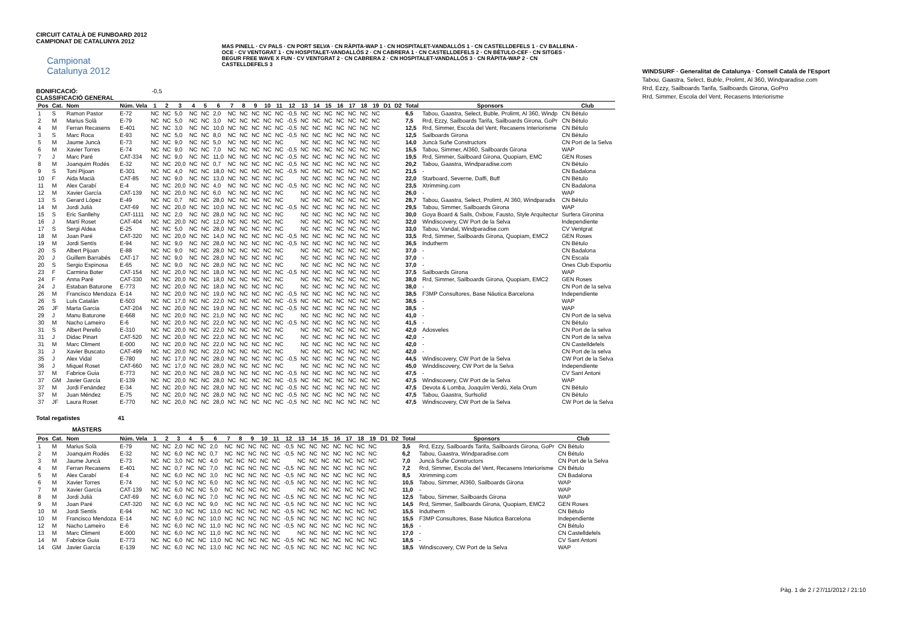CIRCUIT CATALÀ DE FUNBOARD 2012
CAMPIONAT DE CATALUNYA 2012
Campionat
Catalunya 2012
BONIFICACIÓ: -0,5
CLASSIFICACIÓ GENERAL
MAS PINELL · CV PALS · CN PORT SELVA · CN RÀPITA-WAP 1 · CN HOSPITALET-VANDALLÓS 1 · CN CASTELLDEFELS 1 · CV BALLENA - OCE · CV VENTGRAT 1 · CN HOSPITALET-VANDALLÓS 2 · CN CABRERA 1 · CN CASTELLDEFELS 2 · CN BÈTULO-CEF · CN SITGES · BEGUR FREE WAVE X FUN · CV VENTGRAT 2 · CN CABRERA 2 · CN HOSPITALET-VANDALLÓS 3 · CN RÀPITA-WAP 2 · CN CASTELLDEFELS 3
WINDSURF · Generalitat de Catalunya · Consell Català de l'Esport
Tabou, Gaastra, Select, Buble, Prolimt, Al 360, Windparadise.com
Rrd, Ezzy, Sailboards Tarifa, Sailboards Girona, GoPro
Rrd, Simmer, Escola del Vent, Recasens Interiorisme
| Pos | Cat. | Nom | Núm. Vela | 1 | 2 | 3 | 4 | 5 | 6 | 7 | 8 | 9 | 10 | 11 | 12 | 13 | 14 | 15 | 16 | 17 | 18 | 19 | D1 | D2 | Total | Sponsors | Club |
| --- | --- | --- | --- | --- | --- | --- | --- | --- | --- | --- | --- | --- | --- | --- | --- | --- | --- | --- | --- | --- | --- | --- | --- | --- | --- | --- | --- |
| 1 | S | Ramon Pastor | E-72 | NC | NC | 5,0 | NC | NC | 2,0 | NC | NC | NC | NC | NC | -0,5 | NC | NC | NC | NC | NC | NC | NC | | | 6,5 | Tabou, Gaastra, Select, Buble, Prolimt, Al 360, Windp | CN Bétulo |
| 2 | M | Marius Solà | E-79 | NC | NC | 5,0 | NC | NC | 3,0 | NC | NC | NC | NC | NC | -0,5 | NC | NC | NC | NC | NC | NC | NC | | | 7,5 | Rrd, Ezzy, Sailboards Tarifa, Sailboards Girona, GoPr | CN Bétulo |
| 4 | M | Ferran Recasens | E-401 | NC | NC | 3,0 | NC | NC | 10,0 | NC | NC | NC | NC | NC | -0,5 | NC | NC | NC | NC | NC | NC | NC | | | 12,5 | Rrd, Simmer, Escola del Vent, Recasens Interiorisme | CN Bétulo |
| 3 | S | Marc Roca | E-93 | NC | NC | 5,0 | NC | NC | 8,0 | NC | NC | NC | NC | NC | -0,5 | NC | NC | NC | NC | NC | NC | NC | | | 12,5 | Sailboards Girona | CN Bétulo |
| 5 | M | Jaume Juncà | E-73 | NC | NC | 9,0 | NC | NC | 5,0 | NC | NC | NC | NC | NC | | NC | NC | NC | NC | NC | NC | NC | | | 14,0 | Juncà Suñe Constructors | CN Port de la Selva |
| 6 | M | Xavier Torres | E-74 | NC | NC | 9,0 | NC | NC | 7,0 | NC | NC | NC | NC | NC | -0,5 | NC | NC | NC | NC | NC | NC | NC | | | 15,5 | Tabou, Simmer, Al360, Sailboards Girona | WAP |
| 7 | J | Marc Paré | CAT-334 | NC | NC | 9,0 | NC | NC | 11,0 | NC | NC | NC | NC | NC | -0,5 | NC | NC | NC | NC | NC | NC | NC | | | 19,5 | Rrd, Simmer, Sailboard Girona, Quopiam, EMC | GEN Roses |
| 8 | M | Joanquim Rodés | E-32 | NC | NC | 20,0 | NC | NC | 0,7 | NC | NC | NC | NC | NC | -0,5 | NC | NC | NC | NC | NC | NC | NC | | | 20,2 | Tabou, Gaastra, Windparadise.com | CN Bétulo |
| 9 | S | Toni Pijoan | E-301 | NC | NC | 4,0 | NC | NC | 18,0 | NC | NC | NC | NC | NC | -0,5 | NC | NC | NC | NC | NC | NC | NC | | | 21,5 | - | CN Badalona |
| 10 | F | Aida Macià | CAT-85 | NC | NC | 9,0 | NC | NC | 13,0 | NC | NC | NC | NC | NC | | NC | NC | NC | NC | NC | NC | NC | | | 22,0 | Starboard, Severne, Daffi, Buff | CN Bétulo |
| 11 | M | Alex Carabí | E-4 | NC | NC | 20,0 | NC | NC | 4,0 | NC | NC | NC | NC | NC | -0,5 | NC | NC | NC | NC | NC | NC | NC | | | 23,5 | Xtrimming.com | CN Badalona |
| 12 | M | Xavier García | CAT-139 | NC | NC | 20,0 | NC | NC | 6,0 | NC | NC | NC | NC | NC | | NC | NC | NC | NC | NC | NC | NC | | | 26,0 | - | WAP |
| 13 | S | Gerard López | E-49 | NC | NC | 0,7 | NC | NC | 28,0 | NC | NC | NC | NC | NC | | NC | NC | NC | NC | NC | NC | NC | | | 28,7 | Tabou, Gaastra, Select, Prolimt, Al 360, Windparadis | CN Bétulo |
| 14 | M | Jordi Julià | CAT-69 | NC | NC | 20,0 | NC | NC | 10,0 | NC | NC | NC | NC | NC | -0,5 | NC | NC | NC | NC | NC | NC | NC | | | 29,5 | Tabou, Simmer, Sailboards Girona | WAP |
| 15 | S | Eric Sanllehy | CAT-1111 | NC | NC | 2,0 | NC | NC | 28,0 | NC | NC | NC | NC | NC | | NC | NC | NC | NC | NC | NC | NC | | | 30,0 | Goya Board & Sails, Oxbow, Fausto, Style Arquitectur | Surfera Gironina |
| 16 | J | Martí Roset | CAT-404 | NC | NC | 20,0 | NC | NC | 12,0 | NC | NC | NC | NC | NC | | NC | NC | NC | NC | NC | NC | NC | | | 32,0 | Windiscovery, CW Port de la Selva | Independiente |
| 17 | S | Sergi Aldea | E-25 | NC | NC | 5,0 | NC | NC | 28,0 | NC | NC | NC | NC | NC | | NC | NC | NC | NC | NC | NC | NC | | | 33,0 | Tabou, Vandal, Windparadise.com | CV Ventgrat |
| 18 | M | Joan Paré | CAT-320 | NC | NC | 20,0 | NC | NC | 14,0 | NC | NC | NC | NC | NC | -0,5 | NC | NC | NC | NC | NC | NC | NC | | | 33,5 | Rrd, Simmer, Sailboards Girona, Quopiam, EMC2 | GEN Roses |
| 19 | M | Jordi Sentís | E-94 | NC | NC | 9,0 | NC | NC | 28,0 | NC | NC | NC | NC | NC | -0,5 | NC | NC | NC | NC | NC | NC | NC | | | 36,5 | Indutherm | CN Bétulo |
| 20 | S | Albert Pijoan | E-88 | NC | NC | 9,0 | NC | NC | 28,0 | NC | NC | NC | NC | NC | | NC | NC | NC | NC | NC | NC | NC | | | 37,0 | - | CN Badalona |
| 20 | J | Guillem Barrabés | CAT-17 | NC | NC | 9,0 | NC | NC | 28,0 | NC | NC | NC | NC | NC | | NC | NC | NC | NC | NC | NC | NC | | | 37,0 | - | CN Escala |
| 20 | S | Sergio Espinosa | E-65 | NC | NC | 9,0 | NC | NC | 28,0 | NC | NC | NC | NC | NC | | NC | NC | NC | NC | NC | NC | NC | | | 37,0 | - | Ones Club Esportiu |
| 23 | F | Carmina Boter | CAT-154 | NC | NC | 20,0 | NC | NC | 18,0 | NC | NC | NC | NC | NC | -0,5 | NC | NC | NC | NC | NC | NC | NC | | | 37,5 | Sailboards Girona | WAP |
| 24 | F | Anna Paré | CAT-330 | NC | NC | 20,0 | NC | NC | 18,0 | NC | NC | NC | NC | NC | | NC | NC | NC | NC | NC | NC | NC | | | 38,0 | Rrd, Simmer, Sailboards Girona, Quopiam, EMC2 | GEN Roses |
| 24 | J | Estaban Baturone | E-773 | NC | NC | 20,0 | NC | NC | 18,0 | NC | NC | NC | NC | NC | | NC | NC | NC | NC | NC | NC | NC | | | 38,0 | - | CN Port de la selva |
| 26 | M | Francisco Mendoza | E-14 | NC | NC | 20,0 | NC | NC | 19,0 | NC | NC | NC | NC | NC | -0,5 | NC | NC | NC | NC | NC | NC | NC | | | 38,5 | F3MP Consultores, Base Náutica Barcelona | Independiente |
| 26 | S | Luís Catalán | E-503 | NC | NC | 17,0 | NC | NC | 22,0 | NC | NC | NC | NC | NC | -0,5 | NC | NC | NC | NC | NC | NC | NC | | | 38,5 | - | WAP |
| 26 | JF | Marta Garcia | CAT-204 | NC | NC | 20,0 | NC | NC | 19,0 | NC | NC | NC | NC | NC | -0,5 | NC | NC | NC | NC | NC | NC | NC | | | 38,5 | - | WAP |
| 29 | J | Manu Baturone | E-668 | NC | NC | 20,0 | NC | NC | 21,0 | NC | NC | NC | NC | NC | | NC | NC | NC | NC | NC | NC | NC | | | 41,0 | - | CN Port de la selva |
| 30 | M | Nacho Lameiro | E-6 | NC | NC | 20,0 | NC | NC | 22,0 | NC | NC | NC | NC | NC | -0,5 | NC | NC | NC | NC | NC | NC | NC | | | 41,5 | - | CN Bétulo |
| 31 | S | Albert Perelló | E-310 | NC | NC | 20,0 | NC | NC | 22,0 | NC | NC | NC | NC | NC | | NC | NC | NC | NC | NC | NC | NC | | | 42,0 | Adosveles | CN Port de la selva |
| 31 | J | Didac Pinart | CAT-520 | NC | NC | 20,0 | NC | NC | 22,0 | NC | NC | NC | NC | NC | | NC | NC | NC | NC | NC | NC | NC | | | 42,0 | - | CN Port de la selva |
| 31 | M | Marc Climent | E-000 | NC | NC | 20,0 | NC | NC | 22,0 | NC | NC | NC | NC | NC | | NC | NC | NC | NC | NC | NC | NC | | | 42,0 | - | CN Castelldefels |
| 31 | J | Xavier Buscato | CAT-499 | NC | NC | 20,0 | NC | NC | 22,0 | NC | NC | NC | NC | NC | | NC | NC | NC | NC | NC | NC | NC | | | 42,0 | - | CN Port de la selva |
| 35 | J | Alex Vidal | E-780 | NC | NC | 17,0 | NC | NC | 28,0 | NC | NC | NC | NC | NC | -0,5 | NC | NC | NC | NC | NC | NC | NC | | | 44,5 | Windiscovery, CW Port de la Selva | CW Port de la Selva |
| 36 | J | Miquel Roset | CAT-660 | NC | NC | 17,0 | NC | NC | 28,0 | NC | NC | NC | NC | NC | | NC | NC | NC | NC | NC | NC | NC | | | 45,0 | Winddiscovery, CW Port de la Selva | Independiente |
| 37 | M | Fabrice Guia | E-773 | NC | NC | 20,0 | NC | NC | 28,0 | NC | NC | NC | NC | NC | -0,5 | NC | NC | NC | NC | NC | NC | NC | | | 47,5 | - | CV Sant Antoni |
| 37 | GM | Javier García | E-139 | NC | NC | 20,0 | NC | NC | 28,0 | NC | NC | NC | NC | NC | -0,5 | NC | NC | NC | NC | NC | NC | NC | | | 47,5 | Windiscovery, CW Port de la Selva | WAP |
| 37 | M | Jordi Fenández | E-34 | NC | NC | 20,0 | NC | NC | 28,0 | NC | NC | NC | NC | NC | -0,5 | NC | NC | NC | NC | NC | NC | NC | | | 47,5 | Devota & Lomba, Joaquím Verdú, Xela Orum | CN Bétulo |
| 37 | M | Juan Méndez | E-75 | NC | NC | 20,0 | NC | NC | 28,0 | NC | NC | NC | NC | NC | -0,5 | NC | NC | NC | NC | NC | NC | NC | | | 47,5 | Tabou, Gaastra, Surfsolid | CN Bétulo |
| 37 | JF | Laura Roset | E-770 | NC | NC | 20,0 | NC | NC | 28,0 | NC | NC | NC | NC | NC | -0,5 | NC | NC | NC | NC | NC | NC | NC | | | 47,5 | Windiscovery, CW Port de la Selva | CW Port de la Selva |
Total regatistes 41
MÀSTERS
| Pos | Cat. | Nom | Núm. Vela | 1 | 2 | 3 | 4 | 5 | 6 | 7 | 8 | 9 | 10 | 11 | 12 | 13 | 14 | 15 | 16 | 17 | 18 | 19 | D1 | D2 | Total | Sponsors | Club |
| --- | --- | --- | --- | --- | --- | --- | --- | --- | --- | --- | --- | --- | --- | --- | --- | --- | --- | --- | --- | --- | --- | --- | --- | --- | --- | --- | --- |
| 1 | M | Marius Solà | E-79 | NC | NC | 2,0 | NC | NC | 2,0 | NC | NC | NC | NC | NC | -0,5 | NC | NC | NC | NC | NC | NC | NC | | | 3,5 | Rrd, Ezzy, Sailboards Tarifa, Sailboards Girona, GoPr | CN Bétulo |
| 2 | M | Joanquim Rodés | E-32 | NC | NC | 6,0 | NC | NC | 0,7 | NC | NC | NC | NC | NC | -0,5 | NC | NC | NC | NC | NC | NC | NC | | | 6,2 | Tabou, Gaastra, Windparadise.com | CN Bétulo |
| 3 | M | Jaume Juncà | E-73 | NC | NC | 3,0 | NC | NC | 4,0 | NC | NC | NC | NC | NC | | NC | NC | NC | NC | NC | NC | NC | | | 7,0 | Juncà Suñe Constructors | CN Port de la Selva |
| 4 | M | Ferran Recasens | E-401 | NC | NC | 0,7 | NC | NC | 7,0 | NC | NC | NC | NC | NC | -0,5 | NC | NC | NC | NC | NC | NC | NC | | | 7,2 | Rrd, Simmer, Escola del Vent, Recasens Interiorisme | CN Bétulo |
| 5 | M | Alex Carabí | E-4 | NC | NC | 6,0 | NC | NC | 3,0 | NC | NC | NC | NC | NC | -0,5 | NC | NC | NC | NC | NC | NC | NC | | | 8,5 | Xtrimming.com | CN Badalona |
| 6 | M | Xavier Torres | E-74 | NC | NC | 5,0 | NC | NC | 6,0 | NC | NC | NC | NC | NC | -0,5 | NC | NC | NC | NC | NC | NC | NC | | | 10,5 | Tabou, Simmer, Al360, Sailboards Girona | WAP |
| 7 | M | Xavier García | CAT-139 | NC | NC | 6,0 | NC | NC | 5,0 | NC | NC | NC | NC | NC | | NC | NC | NC | NC | NC | NC | NC | | | 11,0 | - | WAP |
| 8 | M | Jordi Julià | CAT-69 | NC | NC | 6,0 | NC | NC | 7,0 | NC | NC | NC | NC | NC | -0,5 | NC | NC | NC | NC | NC | NC | NC | | | 12,5 | Tabou, Simmer, Sailboards Girona | WAP |
| 9 | M | Joan Paré | CAT-320 | NC | NC | 6,0 | NC | NC | 9,0 | NC | NC | NC | NC | NC | -0,5 | NC | NC | NC | NC | NC | NC | NC | | | 14,5 | Rrd, Simmer, Sailboards Girona, Quopiam, EMC2 | GEN Roses |
| 10 | M | Jordi Sentís | E-94 | NC | NC | 3,0 | NC | NC | 13,0 | NC | NC | NC | NC | NC | -0,5 | NC | NC | NC | NC | NC | NC | NC | | | 15,5 | Indutherm | CN Bétulo |
| 10 | M | Francisco Mendoza | E-14 | NC | NC | 6,0 | NC | NC | 10,0 | NC | NC | NC | NC | NC | -0,5 | NC | NC | NC | NC | NC | NC | NC | | | 15,5 | F3MP Consultores, Base Náutica Barcelona | Independiente |
| 12 | M | Nacho Lameiro | E-6 | NC | NC | 6,0 | NC | NC | 11,0 | NC | NC | NC | NC | NC | -0,5 | NC | NC | NC | NC | NC | NC | NC | | | 16,5 | - | CN Bétulo |
| 13 | M | Marc Climent | E-000 | NC | NC | 6,0 | NC | NC | 11,0 | NC | NC | NC | NC | NC | | NC | NC | NC | NC | NC | NC | NC | | | 17,0 | - | CN Castelldefels |
| 14 | M | Fabrice Guia | E-773 | NC | NC | 6,0 | NC | NC | 13,0 | NC | NC | NC | NC | NC | -0,5 | NC | NC | NC | NC | NC | NC | NC | | | 18,5 | - | CV Sant Antoni |
| 14 | GM | Javier García | E-139 | NC | NC | 6,0 | NC | NC | 13,0 | NC | NC | NC | NC | NC | -0,5 | NC | NC | NC | NC | NC | NC | NC | | | 18,5 | Windiscovery, CW Port de la Selva | WAP |
Pàg. 1 de 2 / 27/11/2012 / 21:10